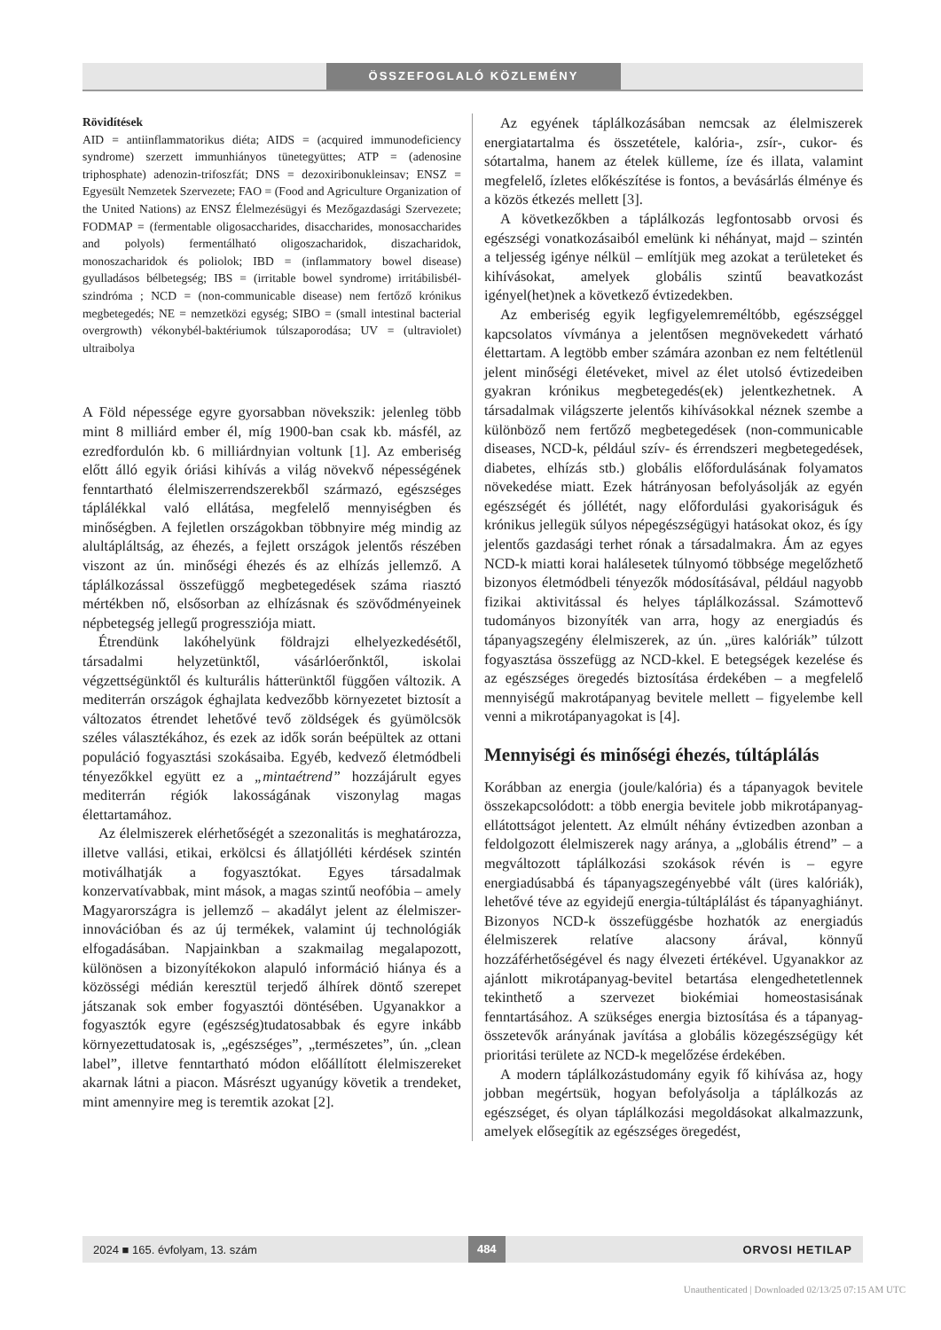ÖSSZEFOGLALÓ KÖZLEMÉNY
Rövidítések
AID = antiinflammatorikus diéta; AIDS = (acquired immunodeficiency syndrome) szerzett immunhiányos tünetegyüttes; ATP = (adenosine triphosphate) adenozin-trifoszfát; DNS = dezoxiribonukleinsav; ENSZ = Egyesült Nemzetek Szervezete; FAO = (Food and Agriculture Organization of the United Nations) az ENSZ Élelmezésügyi és Mezőgazdasági Szervezete; FODMAP = (fermentable oligosaccharides, disaccharides, monosaccharides and polyols) fermentálható oligoszacharidok, diszacharidok, monoszacharidok és poliolok; IBD = (inflammatory bowel disease) gyulladásos bélbetegség; IBS = (irritable bowel syndrome) irritábilisbél-szindróma ; NCD = (non-communicable disease) nem fertőző krónikus megbetegedés; NE = nemzetközi egység; SIBO = (small intestinal bacterial overgrowth) vékonybél-baktériumok túlszaporodása; UV = (ultraviolet) ultraibolya
A Föld népessége egyre gyorsabban növekszik: jelenleg több mint 8 milliárd ember él, míg 1900-ban csak kb. másfél, az ezredfordulón kb. 6 milliárdnyian voltunk [1]. Az emberiség előtt álló egyik óriási kihívás a világ növekvő népességének fenntartható élelmiszerrendszerekből származó, egészséges táplálékkal való ellátása, megfelelő mennyiségben és minőségben. A fejletlen országokban többnyire még mindig az alultápláltság, az éhezés, a fejlett országok jelentős részében viszont az ún. minőségi éhezés és az elhízás jellemző. A táplálkozással összefüggő megbetegedések száma riasztó mértékben nő, elsősorban az elhízásnak és szövődményeinek népbetegség jellegű progressziója miatt.
Étrendünk lakóhelyünk földrajzi elhelyezkedésétől, társadalmi helyzetünktől, vásárlóerőnktől, iskolai végzettségünktől és kulturális hátterünktől függően változik. A mediterrán országok éghajlata kedvezőbb környezetet biztosít a változatos étrendet lehetővé tevő zöldségek és gyümölcsök széles választékához, és ezek az idők során beépültek az ottani populáció fogyasztási szokásaiba. Egyéb, kedvező életmódbeli tényezőkkel együtt ez a „mintaétrend” hozzájárult egyes mediterrán régiók lakosságának viszonylag magas élettartamához.
Az élelmiszerek elérhetőségét a szezonalitás is meghatározza, illetve vallási, etikai, erkölcsi és állatjólléti kérdések szintén motiválhatják a fogyasztókat. Egyes társadalmak konzervatívabbak, mint mások, a magas szintű neofóbia – amely Magyarországra is jellemző – akadályt jelent az élelmiszer-innovációban és az új termékek, valamint új technológiák elfogadásában. Napjainkban a szakmailag megalapozott, különösen a bizonyítékokon alapuló információ hiánya és a közösségi médián keresztül terjedő álhírek döntő szerepet játszanak sok ember fogyasztói döntésében. Ugyanakkor a fogyasztók egyre (egészség)tudatosabbak és egyre inkább környezettudatosak is, „egészséges”, „természetes”, ún. „clean label”, illetve fenntartható módon előállított élelmiszereket akarnak látni a piacon. Másrészt ugyanúgy követik a trendeket, mint amennyire meg is teremtik azokat [2].
Az egyének táplálkozásában nemcsak az élelmiszerek energiatartalma és összetétele, kalória-, zsír-, cukor- és sótartalma, hanem az ételek külleme, íze és illata, valamint megfelelő, ízletes előkészítése is fontos, a bevásárlás élménye és a közös étkezés mellett [3].
A következőkben a táplálkozás legfontosabb orvosi és egészségi vonatkozásaiból emelünk ki néhányat, majd – szintén a teljesség igénye nélkül – említjük meg azokat a területeket és kihívásokat, amelyek globális szintű beavatkozást igényel(het)nek a következő évtizedekben.
Az emberiség egyik legfigyelemreméltóbb, egészséggel kapcsolatos vívmánya a jelentősen megnövekedett várható élettartam. A legtöbb ember számára azonban ez nem feltétlenül jelent minőségi életéveket, mivel az élet utolsó évtizedeiben gyakran krónikus megbetegedés(ek) jelentkezhetnek. A társadalmak világszerte jelentős kihívásokkal néznek szembe a különböző nem fertőző megbetegedések (non-communicable diseases, NCD-k, például szív- és érrendszeri megbetegedések, diabetes, elhízás stb.) globális előfordulásának folyamatos növekedése miatt. Ezek hátrányosan befolyásolják az egyén egészségét és jóllétét, nagy előfordulási gyakoriságuk és krónikus jellegük súlyos népegészségügyi hatásokat okoz, és így jelentős gazdasági terhet rónak a társadalmakra. Ám az egyes NCD-k miatti korai halálesetek túlnyomó többsége megelőzhető bizonyos életmódbeli tényezők módosításával, például nagyobb fizikai aktivitással és helyes táplálkozással. Számottevő tudományos bizonyíték van arra, hogy az energiadús és tápanyagszegény élelmiszerek, az ún. „üres kalóriák” túlzott fogyasztása összefügg az NCD-kkel. E betegségek kezelése és az egészséges öregedés biztosítása érdekében – a megfelelő mennyiségű makrotápanyag bevitele mellett – figyelembe kell venni a mikrotápanyagokat is [4].
Mennyiségi és minőségi éhezés, túltáplálás
Korábban az energia (joule/kalória) és a tápanyagok bevitele összekapcsolódott: a több energia bevitele jobb mikrotápanyag-ellátottságot jelentett. Az elmúlt néhány évtizedben azonban a feldolgozott élelmiszerek nagy aránya, a „globális étrend” – a megváltozott táplálkozási szokások révén is – egyre energiadúsabbá és tápanyagszegényebbé vált (üres kalóriák), lehetővé téve az egyidejű energia-túltáplálást és tápanyaghiányt. Bizonyos NCD-k összefüggésbe hozhatók az energiadús élelmiszerek relatíve alacsony árával, könnyű hozzáférhetőségével és nagy élvezeti értékével. Ugyanakkor az ajánlott mikrotápanyag-bevitel betartása elengedhetetlennek tekinthető a szervezet biokémiai homeostasisának fenntartásához. A szükséges energia biztosítása és a tápanyag-összetevők arányának javítása a globális közegészségügy két prioritási területe az NCD-k megelőzése érdekében.
A modern táplálkozástudomány egyik fő kihívása az, hogy jobban megértsük, hogyan befolyásolja a táplálkozás az egészséget, és olyan táplálkozási megoldásokat alkalmazzunk, amelyek elősegítik az egészséges öregedést,
2024 ■ 165. évfolyam, 13. szám 484 ORVOSI HETILAP
Unauthenticated | Downloaded 02/13/25 07:15 AM UTC